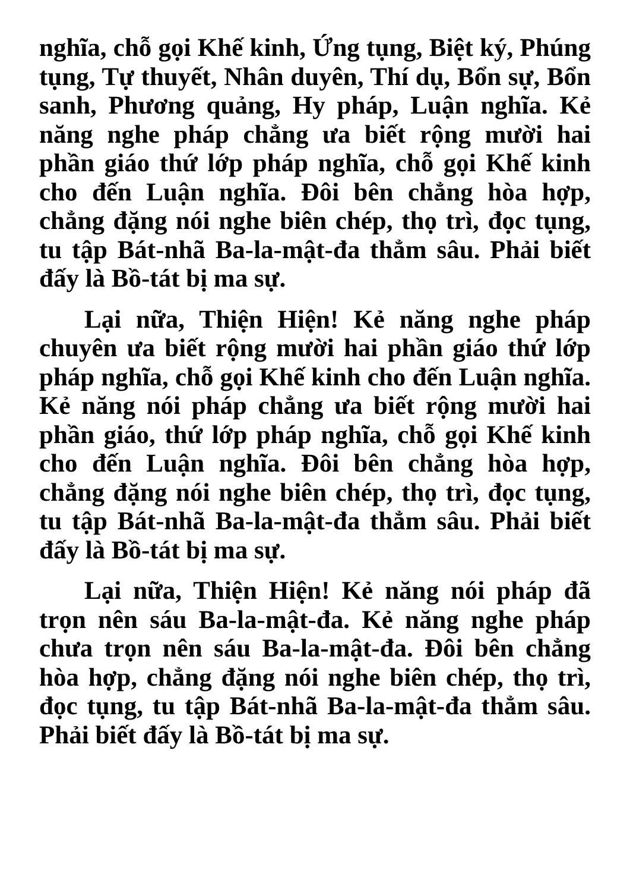nghĩa, chỗ gọi Khế kinh, Ứng tụng, Biệt ký, Phúng tụng, Tự thuyết, Nhân duyên, Thí dụ, Bổn sự, Bổn sanh, Phương quảng, Hy pháp, Luận nghĩa. Kẻ năng nghe pháp chẳng ưa biết rộng mười hai phần giáo thứ lớp pháp nghĩa, chỗ gọi Khế kinh cho đến Luận nghĩa. Đôi bên chẳng hòa hợp, chẳng đặng nói nghe biên chép, thọ trì, đọc tụng, tu tập Bát-nhã Ba-la-mật-đa thẳm sâu. Phải biết đấy là Bồ-tát bị ma sự.
Lại nữa, Thiện Hiện! Kẻ năng nghe pháp chuyên ưa biết rộng mười hai phần giáo thứ lớp pháp nghĩa, chỗ gọi Khế kinh cho đến Luận nghĩa. Kẻ năng nói pháp chẳng ưa biết rộng mười hai phần giáo, thứ lớp pháp nghĩa, chỗ gọi Khế kinh cho đến Luận nghĩa. Đôi bên chẳng hòa hợp, chẳng đặng nói nghe biên chép, thọ trì, đọc tụng, tu tập Bát-nhã Ba-la-mật-đa thẳm sâu. Phải biết đấy là Bồ-tát bị ma sự.
Lại nữa, Thiện Hiện! Kẻ năng nói pháp đã trọn nên sáu Ba-la-mật-đa. Kẻ năng nghe pháp chưa trọn nên sáu Ba-la-mật-đa. Đôi bên chẳng hòa hợp, chẳng đặng nói nghe biên chép, thọ trì, đọc tụng, tu tập Bát-nhã Ba-la-mật-đa thẳm sâu. Phải biết đấy là Bồ-tát bị ma sự.